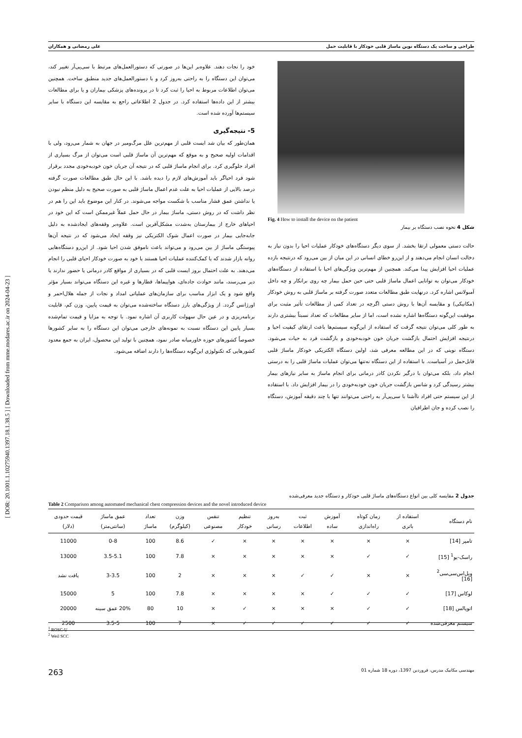[ DOR: 20.1001.1.10275940.1397.18.1.38.5 ] [ Downloaded from mme.modares.ac.ir on 2024-04-23 ]
طراحی و ساخت یک دستگاه نوین ماساژ قلبی خودکار با قابلیت حمل علی رمضانی و همکاران
Fig. 4 How to install the device on the patient
شکل 4 نحوه نصب دستگاه بر بیمار
حالت دستی معمولی ارتقا بخشد. از سوی دیگر دستگاه‌های خودکار عملیات احیا را بدون نیاز به دخالت انسان انجام می‌دهند و از این‌رو خطای انسانی در این میان از بین می‌رود که درنتیجه بازده عملیات احیا افزایش پیدا می‌کند. همچنین از مهم‌ترین ویژگی‌های احیا با استفاده از دستگاه‌های خودکار می‌توان به توانایی اعمال ماساژ قلبی حتی حین حمل بیمار چه روی برانکار و چه داخل آمبولانس اشاره کرد. درنهایت طبق مطالعات متعدد صورت گرفته بر ماساژ قلبی به روش خودکار (مکانیکی) و مقایسه آن‌ها با روش دستی اگرچه در تعداد کمی از مطالعات تأثیر مثبت برای موفقیت این‌گونه دستگاه‌ها اشاره نشده است، اما از سایر مطالعات که تعداد نسبتاً بیشتری دارند به طور کلی می‌توان نتیجه گرفت که استفاده از این‌گونه سیستم‌ها باعث ارتقای کیفیت احیا و درنتیجه افزایش احتمال بازگشت جریان خون خودبه‌خودی و بازگشت فرد به حیات می‌شود. دستگاه نوینی که در این مطالعه معرفی شد، اولین دستگاه الکتریکی خودکار ماساژ قلبی قابل‌حمل در آسیاست. با استفاده از این دستگاه نه‌تنها می‌توان عملیات ماساژ قلبی را به درستی انجام داد، بلکه می‌توان با درگیر نکردن کادر درمانی برای انجام ماساژ به سایر نیازهای بیمار بیشتر رسیدگی کرد و شانس بازگشت جریان خون خودبه‌خودی را در بیمار افزایش داد. با استفاده از این سیستم حتی افراد ناآشنا با سی‌پی‌آر به راحتی می‌توانند تنها با چند دقیقه آموزش، دستگاه را نصب کرده و جان اطرافیان
خود را نجات دهند. علاوه‌بر این‌ها در صورتی که دستورالعمل‌های مرتبط با سی‌پی‌آر تغییر کند، می‌توان این دستگاه را به راحتی به‌روز کرد و با دستورالعمل‌های جدید منطبق ساخت. همچنین می‌توان اطلاعات مربوط به احیا را ثبت کرد تا در پرونده‌های پزشکی بیماران و یا برای مطالعات بیشتر از این داده‌ها استفاده کرد. در جدول 2 اطلاعاتی راجع به مقایسه این دستگاه با سایر سیستم‌ها آورده شده است.
5- نتیجه‌گیری
همان‌طور که بیان شد ایست قلبی از مهم‌ترین علل مرگ‌ومیر در جهان به شمار می‌رود، ولی با اقدامات اولیه صحیح و به موقع که مهم‌ترین آن ماساژ قلبی است می‌توان از مرگ بسیاری از افراد جلوگیری کرد. برای انجام ماساژ قلبی که در نتیجه آن جریان خون خودبه‌خودی مجدد برقرار شود فرد احیاگر باید آموزش‌های لازم را دیده باشد. با این حال طبق مطالعات صورت گرفته درصد بالایی از عملیات احیا به علت عدم اعمال ماساژ قلبی به صورت صحیح به دلیل منظم نبودن یا نداشتن عمق فشار مناسب با شکست مواجه می‌شوند. در کنار این موضوع باید این را هم در نظر داشت که در روش دستی، ماساژ بیمار در حال حمل عملاً غیرممکن است که این خود در احیاهای خارج از بیمارستان به‌شدت مشکل‌آفرین است. علاوه‌بر وقفه‌های ایجادشده به دلیل جابه‌جایی بیمار در صورت اعمال شوک الکتریکی نیز وقفه ایجاد می‌شود که در نتیجه آن‌ها پیوستگی ماساژ از بین می‌رود و می‌تواند باعث ناموفق شدن احیا شود. از این‌رو دستگاه‌هایی روانه بازار شدند که یا کمک‌کننده عملیات احیا هستند یا خود به صورت خودکار احیای قلبی را انجام می‌دهند. به علت احتمال بروز ایست قلبی که در بسیاری از مواقع کادر درمانی یا حضور ندارند یا دیر می‌رسند، مانند حوادث جاده‌ای، هواپیماها، قطارها و غیره این دستگاه می‌تواند بسیار مؤثر واقع شود و یک ابزار مناسب برای سازمان‌های عملیاتی امداد و نجات از جمله هلال‌احمر و اورژانس گردد. از ویژگی‌های بارز دستگاه ساخته‌شده می‌توان به قیمت پایین، وزن کم، قابلیت برنامه‌ریزی و در عین حال سهولت کاربری آن اشاره نمود. با توجه به مزایا و قیمت تمام‌شده بسیار پایین این دستگاه نسبت به نمونه‌های خارجی می‌توان این دستگاه را به سایر کشورها خصوصاً کشورهای حوزه خاورمیانه صادر نمود، همچنین با تولید این محصول، ایران به جمع معدود کشورهایی که تکنولوژی این‌گونه دستگاه‌ها را دارند اضافه می‌شود.
جدول 2 مقایسه کلی بین انواع دستگاه‌های ماساژ قلبی خودکار و دستگاه جدید معرفی‌شده
Table 2 Comparison among automated mechanical chest compression devices and the novel introduced device
| نام دستگاه | استفاده از باتری | زمان کوتاه راه‌اندازی | آموزش ساده | ثبت اطلاعات | به‌روز رسانی | تنظیم خودکار | تنفس مصنوعی | وزن (کیلوگرم) | تعداد ماساژ | عمق ماساژ (سانتی‌متر) | قیمت حدودی (دلار) |
| --- | --- | --- | --- | --- | --- | --- | --- | --- | --- | --- | --- |
| تامپر [14] | × | × | × | × | × | × | ✓ | 8.6 | 100 | 0-8 | 11000 |
| راسک-یو<sup>1</sup> [15] | ✓ | ✓ | × | × | × | × | × | 7.8 | 100 | 3.5-5.1 | 13000 |
| ویل‌اس‌سی‌سی<sup>2</sup> [16] | × | × | ✓ | ✓ | × | × | × | 2 | 100 | 3-3.5 | یافت نشد |
| لوکاس [17] | ✓ | ✓ | ✓ | × | × | × | × | 7.8 | 100 | 5 | 15000 |
| اتوپالس [18] | ✓ | ✓ | × | × | × | ✓ | × | 10 | 80 | 20% عمق سینه | 20000 |
| سیستم معرفی‌شده | ✓ | ✓ | ✓ | ✓ | ✓ | ✓ | × | 7 | 100 | 3.5-5 | 2500 |
<sup>1</sup> ROSC-U
<sup>2</sup> Weil SCC
مهندسی مکانیک مدرس، فروردین 1397، دوره 18 شماره 01 263